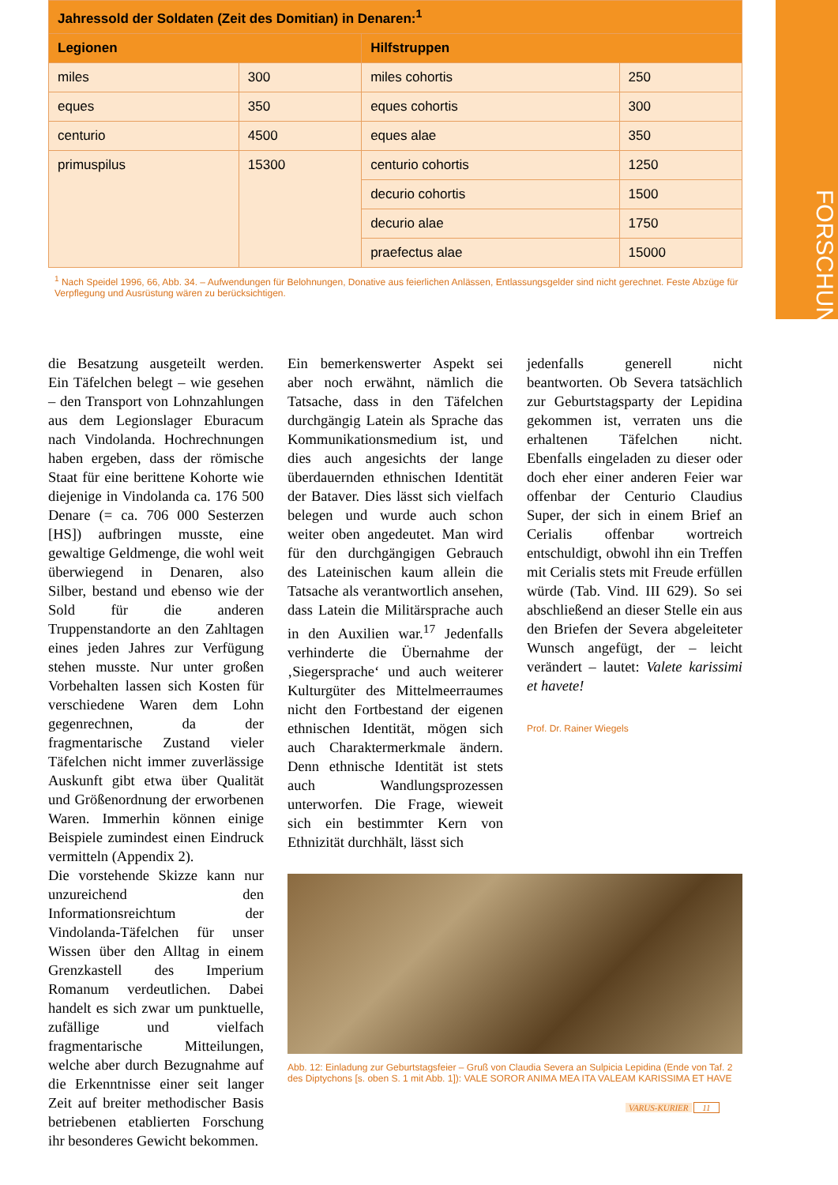FORSCHUNG
| Jahressold der Soldaten (Zeit des Domitian) in Denaren:<sup>1</sup> | | | |
| --- | --- | --- | --- |
| Legionen | | Hilfstruppen | |
| miles | 300 | miles cohortis | 250 |
| eques | 350 | eques cohortis | 300 |
| centurio | 4500 | eques alae | 350 |
| primuspilus | 15300 | centurio cohortis | 1250 |
| | | decurio cohortis | 1500 |
| | | decurio alae | 1750 |
| | | praefectus alae | 15000 |
<sup>1</sup> Nach Speidel 1996, 66, Abb. 34. – Aufwendungen für Belohnungen, Donative aus feierlichen Anlässen, Entlassungsgelder sind nicht gerechnet. Feste Abzüge für Verpflegung und Ausrüstung wären zu berücksichtigen.
die Besatzung ausgeteilt werden. Ein Täfelchen belegt – wie gesehen – den Transport von Lohnzahlungen aus dem Legionslager Eburacum nach Vindolanda. Hochrechnungen haben ergeben, dass der römische Staat für eine berittene Kohorte wie diejenige in Vindolanda ca. 176 500 Denare (= ca. 706 000 Sesterzen [HS]) aufbringen musste, eine gewaltige Geldmenge, die wohl weit überwiegend in Denaren, also Silber, bestand und ebenso wie der Sold für die anderen Truppenstandorte an den Zahltagen eines jeden Jahres zur Verfügung stehen musste. Nur unter großen Vorbehalten lassen sich Kosten für verschiedene Waren dem Lohn gegenrechnen, da der fragmentarische Zustand vieler Täfelchen nicht immer zuverlässige Auskunft gibt etwa über Qualität und Größenordnung der erworbenen Waren. Immerhin können einige Beispiele zumindest einen Eindruck vermitteln (Appendix 2).
Die vorstehende Skizze kann nur unzureichend den Informationsreichtum der Vindolanda-Täfelchen für unser Wissen über den Alltag in einem Grenzkastell des Imperium Romanum verdeutlichen. Dabei handelt es sich zwar um punktuelle, zufällige und vielfach fragmentarische Mitteilungen, welche aber durch Bezugnahme auf die Erkenntnisse einer seit langer Zeit auf breiter methodischer Basis betriebenen etablierten Forschung ihr besonderes Gewicht bekommen.
Ein bemerkenswerter Aspekt sei aber noch erwähnt, nämlich die Tatsache, dass in den Täfelchen durchgängig Latein als Sprache das Kommunikationsmedium ist, und dies auch angesichts der lange überdauernden ethnischen Identität der Bataver. Dies lässt sich vielfach belegen und wurde auch schon weiter oben angedeutet. Man wird für den durchgängigen Gebrauch des Lateinischen kaum allein die Tatsache als verantwortlich ansehen, dass Latein die Militärsprache auch in den Auxilien war.<sup>17</sup> Jedenfalls verhinderte die Übernahme der ‚Siegersprache‘ und auch weiterer Kulturgüter des Mittelmeerraumes nicht den Fortbestand der eigenen ethnischen Identität, mögen sich auch Charaktermerkmale ändern. Denn ethnische Identität ist stets auch Wandlungsprozessen unterworfen. Die Frage, wieweit sich ein bestimmter Kern von Ethnizität durchhält, lässt sich
jedenfalls generell nicht beantworten. Ob Severa tatsächlich zur Geburtstagsparty der Lepidina gekommen ist, verraten uns die erhaltenen Täfelchen nicht. Ebenfalls eingeladen zu dieser oder doch eher einer anderen Feier war offenbar der Centurio Claudius Super, der sich in einem Brief an Cerialis offenbar wortreich entschuldigt, obwohl ihn ein Treffen mit Cerialis stets mit Freude erfüllen würde (Tab. Vind. III 629). So sei abschließend an dieser Stelle ein aus den Briefen der Severa abgeleiteter Wunsch angefügt, der – leicht verändert – lautet: Valete karissimi et havete!
Prof. Dr. Rainer Wiegels
Abb. 12: Einladung zur Geburtstagsfeier – Gruß von Claudia Severa an Sulpicia Lepidina (Ende von Taf. 2 des Diptychons [s. oben S. 1 mit Abb. 1]): VALE SOROR ANIMA MEA ITA VALEAM KARISSIMA ET HAVE
VARUS-KURIER 11